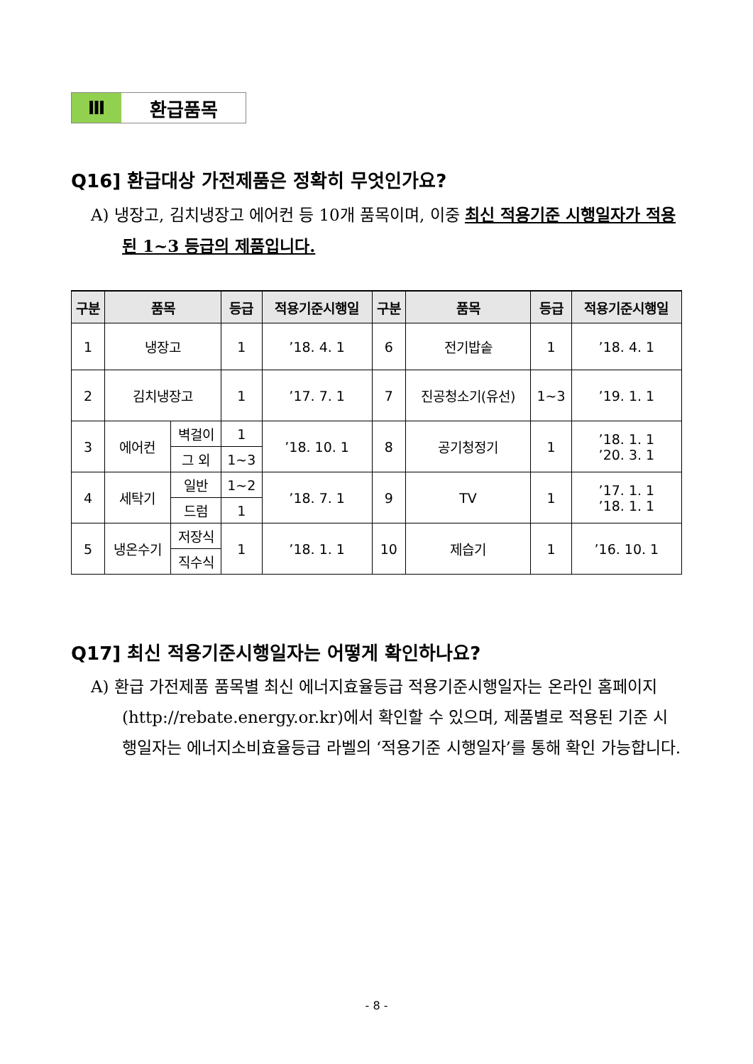Ⅲ
환급품목
Q16] 환급대상 가전제품은 정확히 무엇인가요?
A) 냉장고, 김치냉장고 에어컨 등 10개 품목이며, 이중 최신 적용기준 시행일자가 적용된 1~3 등급의 제품입니다.
| 구분 | 품목 | | 등급 | 적용기준시행일 | 구분 | 품목 | 등급 | 적용기준시행일 |
| --- | --- | --- | --- | --- | --- | --- | --- | --- |
| 1 | 냉장고 | | 1 | ’18. 4. 1 | 6 | 전기밥솥 | 1 | ’18. 4. 1 |
| 2 | 김치냉장고 | | 1 | ’17. 7. 1 | 7 | 진공청소기(유선) | 1~3 | ’19. 1. 1 |
| 3 | 에어컨 | 벽걸이 | 1 | ’18. 10. 1 | 8 | 공기청정기 | 1 | ’18. 1. 1 ’20. 3. 1 |
| | | 그 외 | 1~3 | | | | | |
| 4 | 세탁기 | 일반 | 1~2 | ’18. 7. 1 | 9 | TV | 1 | ’17. 1. 1 ’18. 1. 1 |
| | | 드럼 | 1 | | | | | |
| 5 | 냉온수기 | 저장식 | 1 | ’18. 1. 1 | 10 | 제습기 | 1 | ’16. 10. 1 |
| | | 직수식 | | | | | | |
Q17] 최신 적용기준시행일자는 어떻게 확인하나요?
A) 환급 가전제품 품목별 최신 에너지효율등급 적용기준시행일자는 온라인 홈페이지(http://rebate.energy.or.kr)에서 확인할 수 있으며, 제품별로 적용된 기준 시행일자는 에너지소비효율등급 라벨의 ‘적용기준 시행일자’를 통해 확인 가능합니다.
- 8 -